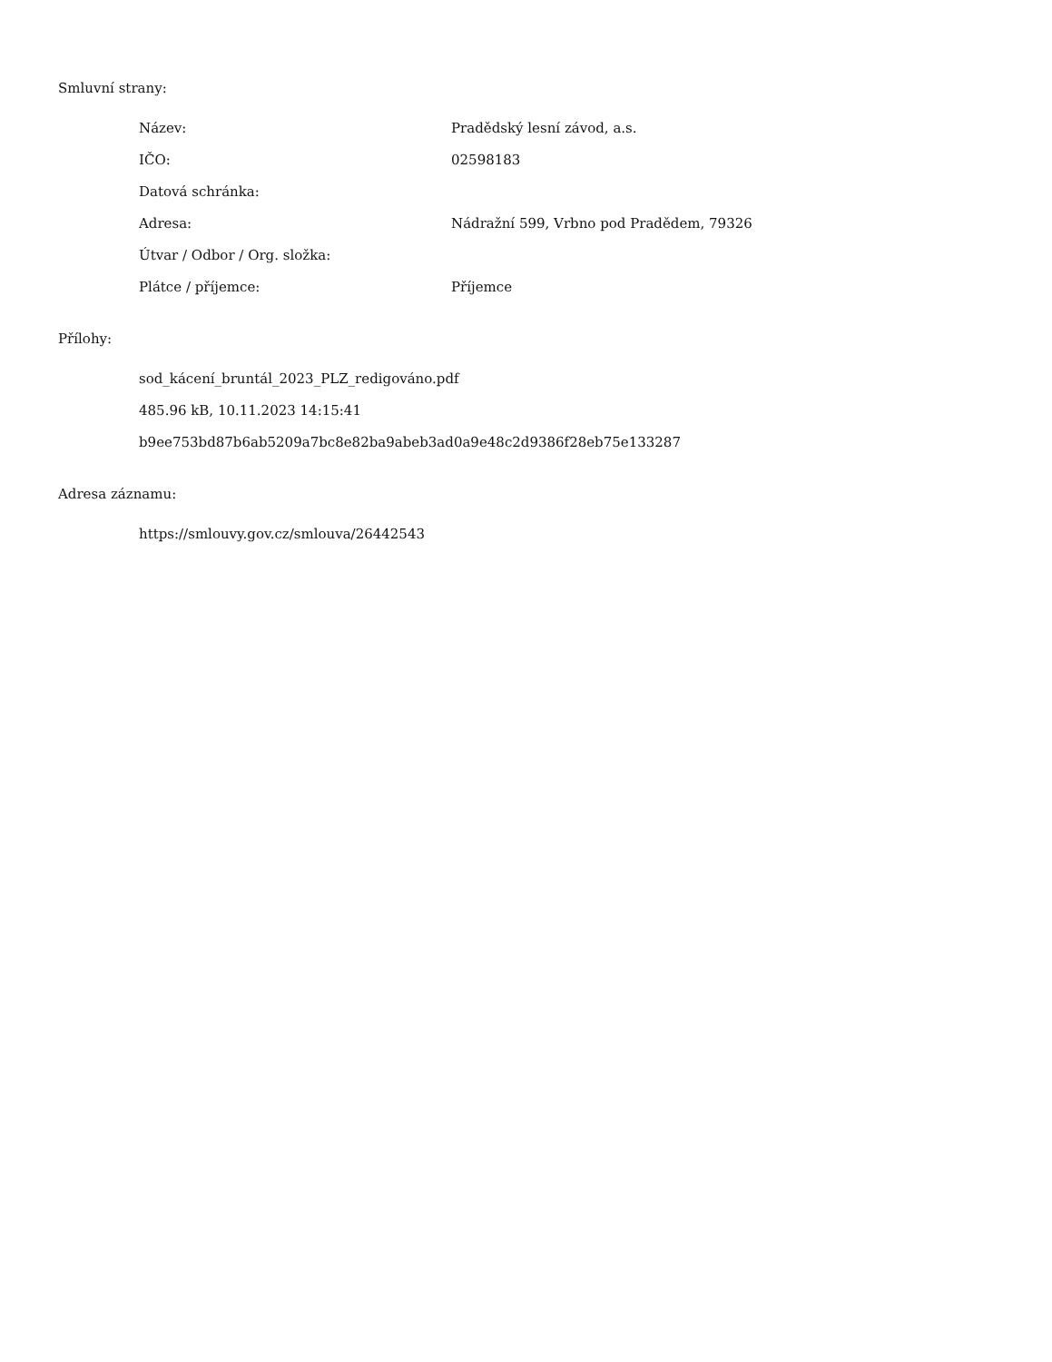Smluvní strany:
| Název: | Pradědský lesní závod, a.s. |
| IČO: | 02598183 |
| Datová schránka: | |
| Adresa: | Nádražní 599, Vrbno pod Pradědem, 79326 |
| Útvar / Odbor / Org. složka: | |
| Plátce / příjemce: | Příjemce |
Přílohy:
sod_kácení_bruntál_2023_PLZ_redigováno.pdf
485.96 kB, 10.11.2023 14:15:41
b9ee753bd87b6ab5209a7bc8e82ba9abeb3ad0a9e48c2d9386f28eb75e133287
Adresa záznamu:
https://smlouvy.gov.cz/smlouva/26442543